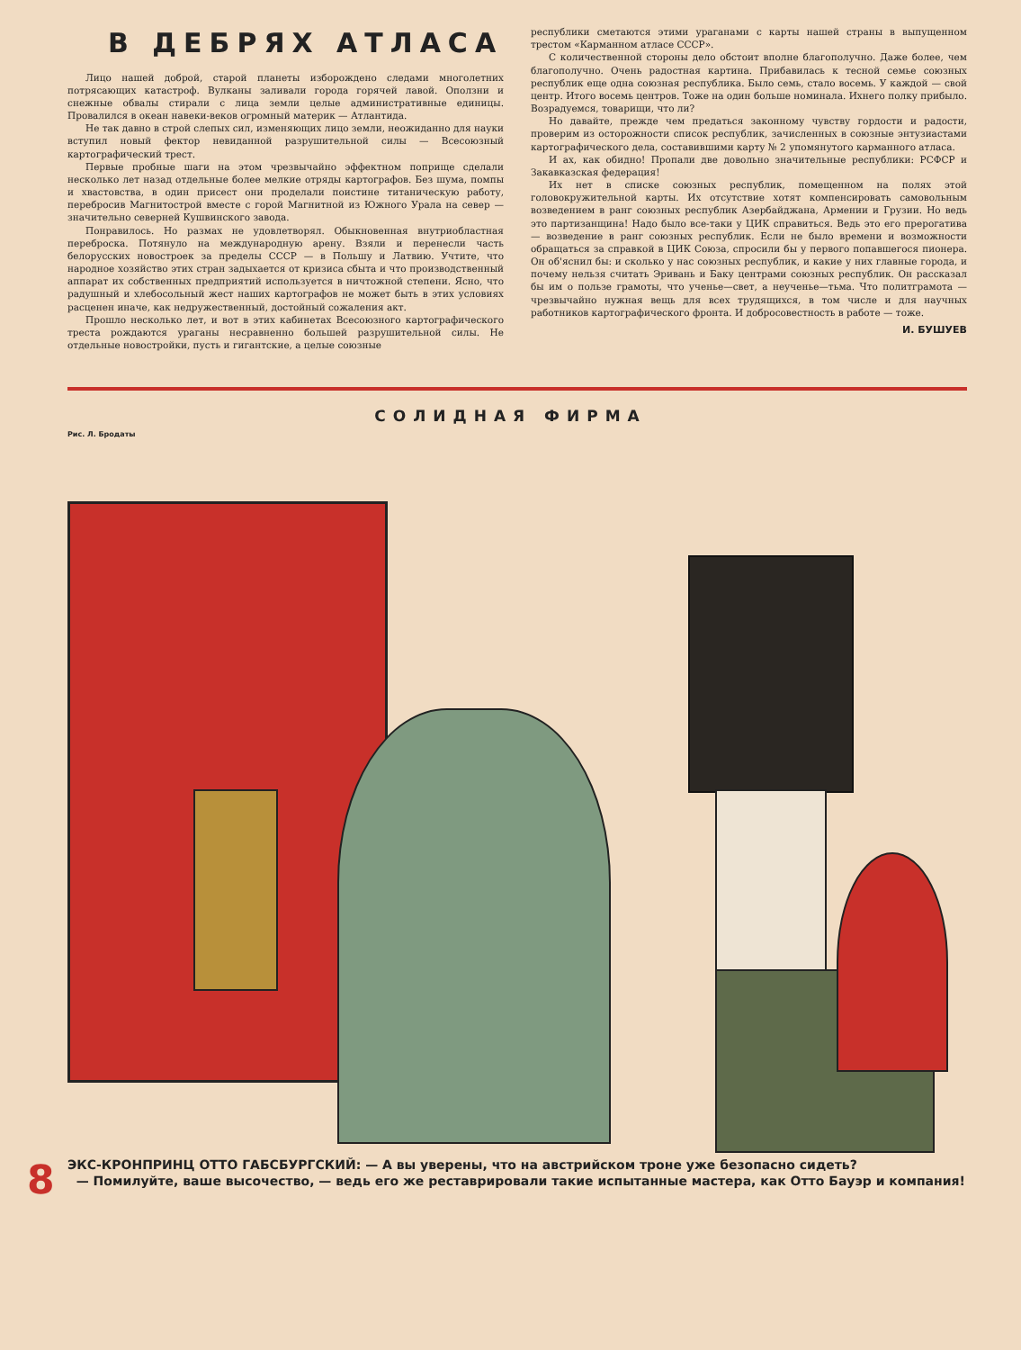В ДЕБРЯХ АТЛАСА
Лицо нашей доброй, старой планеты изборождено следами многолетних потрясающих катастроф. Вулканы заливали города горячей лавой. Оползни и снежные обвалы стирали с лица земли целые административные единицы. Провалился в океан навеки-веков огромный материк — Атлантида.
Не так давно в строй слепых сил, изменяющих лицо земли, неожиданно для науки вступил новый фектор невиданной разрушительной силы — Всесоюзный картографический трест.
Первые пробные шаги на этом чрезвычайно эффектном поприще сделали несколько лет назад отдельные более мелкие отряды картографов. Без шума, помпы и хвастовства, в один присест они проделали поистине титаническую работу, перебросив Магнитострой вместе с горой Магнитной из Южного Урала на север — значительно северней Кушвинского завода.
Понравилось. Но размах не удовлетворял. Обыкновенная внутриобластная переброска. Потянуло на международную арену. Взяли и перенесли часть белорусских новостроек за пределы СССР — в Польшу и Латвию. Учтите, что народное хозяйство этих стран задыхается от кризиса сбыта и что производственный аппарат их собственных предприятий используется в ничтожной степени. Ясно, что радушный и хлебосольный жест наших картографов не может быть в этих условиях расценен иначе, как недружественный, достойный сожаления акт.
Прошло несколько лет, и вот в этих кабинетах Всесоюзного картографического треста рождаются ураганы несравненно большей разрушительной силы. Не отдельные новостройки, пусть и гигантские, а целые союзные
республики сметаются этими ураганами с карты нашей страны в выпущенном трестом «Карманном атласе СССР».
С количественной стороны дело обстоит вполне благополучно. Даже более, чем благополучно. Очень радостная картина. Прибавилась к тесной семье союзных республик еще одна союзная республика. Было семь, стало восемь. У каждой — свой центр. Итого восемь центров. Тоже на один больше номинала. Ихнего полку прибыло. Возрадуемся, товарищи, что ли?
Но давайте, прежде чем предаться законному чувству гордости и радости, проверим из осторожности список республик, зачисленных в союзные энтузиастами картографического дела, составившими карту № 2 упомянутого карманного атласа.
И ах, как обидно! Пропали две довольно значительные республики: РСФСР и Закавказская федерация!
Их нет в списке союзных республик, помещенном на полях этой головокружительной карты. Их отсутствие хотят компенсировать самовольным возведением в ранг союзных республик Азербайджана, Армении и Грузии. Но ведь это партизанщина! Надо было все-таки у ЦИК справиться. Ведь это его прерогатива — возведение в ранг союзных республик. Если не было времени и возможности обращаться за справкой в ЦИК Союза, спросили бы у первого попавшегося пионера. Он об'яснил бы: и сколько у нас союзных республик, и какие у них главные города, и почему нельзя считать Эривань и Баку центрами союзных республик. Он рассказал бы им о пользе грамоты, что ученье—свет, а неученье—тьма. Что политграмота — чрезвычайно нужная вещь для всех трудящихся, в том числе и для научных работников картографического фронта. И добросовестность в работе — тоже.
И. БУШУЕВ
СОЛИДНАЯ ФИРМА
Рис. Л. Бродаты
8
ЭКС-КРОНПРИНЦ ОТТО ГАБСБУРГСКИЙ: — А вы уверены, что на австрийском троне уже безопасно сидеть?
— Помилуйте, ваше высочество, — ведь его же реставрировали такие испытанные мастера, как Отто Бауэр и компания!